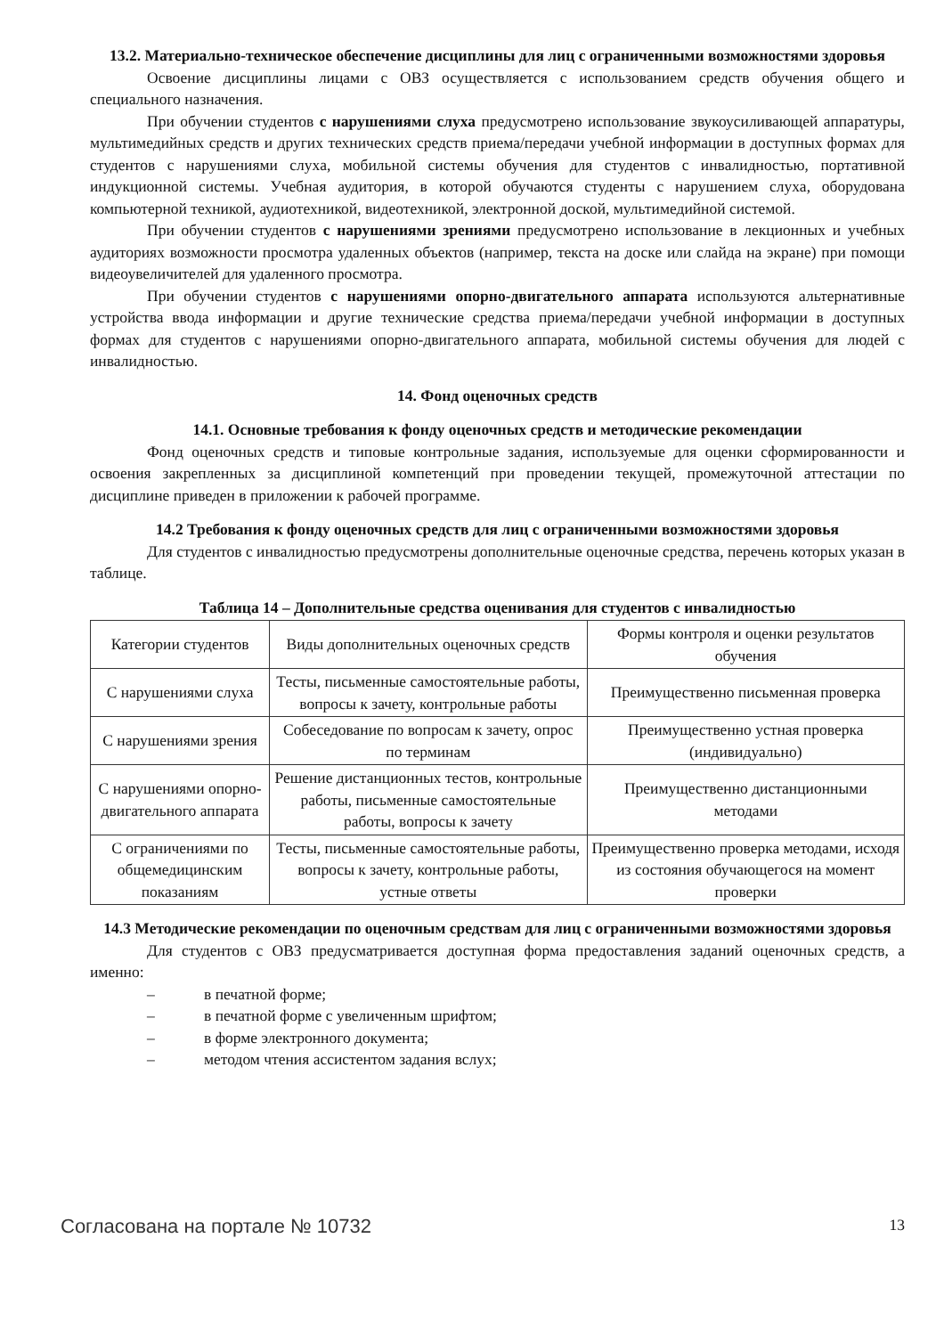13.2. Материально-техническое обеспечение дисциплины для лиц с ограниченными возможностями здоровья
Освоение дисциплины лицами с ОВЗ осуществляется с использованием средств обучения общего и специального назначения.
При обучении студентов с нарушениями слуха предусмотрено использование звукоусиливающей аппаратуры, мультимедийных средств и других технических средств приема/передачи учебной информации в доступных формах для студентов с нарушениями слуха, мобильной системы обучения для студентов с инвалидностью, портативной индукционной системы. Учебная аудитория, в которой обучаются студенты с нарушением слуха, оборудована компьютерной техникой, аудиотехникой, видеотехникой, электронной доской, мультимедийной системой.
При обучении студентов с нарушениями зрениями предусмотрено использование в лекционных и учебных аудиториях возможности просмотра удаленных объектов (например, текста на доске или слайда на экране) при помощи видеоувеличителей для удаленного просмотра.
При обучении студентов с нарушениями опорно-двигательного аппарата используются альтернативные устройства ввода информации и другие технические средства приема/передачи учебной информации в доступных формах для студентов с нарушениями опорно-двигательного аппарата, мобильной системы обучения для людей с инвалидностью.
14. Фонд оценочных средств
14.1. Основные требования к фонду оценочных средств и методические рекомендации
Фонд оценочных средств и типовые контрольные задания, используемые для оценки сформированности и освоения закрепленных за дисциплиной компетенций при проведении текущей, промежуточной аттестации по дисциплине приведен в приложении к рабочей программе.
14.2 Требования к фонду оценочных средств для лиц с ограниченными возможностями здоровья
Для студентов с инвалидностью предусмотрены дополнительные оценочные средства, перечень которых указан в таблице.
Таблица 14 – Дополнительные средства оценивания для студентов с инвалидностью
| Категории студентов | Виды дополнительных оценочных средств | Формы контроля и оценки результатов обучения |
| С нарушениями слуха | Тесты, письменные самостоятельные работы, вопросы к зачету, контрольные работы | Преимущественно письменная проверка |
| С нарушениями зрения | Собеседование по вопросам к зачету, опрос по терминам | Преимущественно устная проверка (индивидуально) |
| С нарушениями опорно-двигательного аппарата | Решение дистанционных тестов, контрольные работы, письменные самостоятельные работы, вопросы к зачету | Преимущественно дистанционными методами |
| С ограничениями по общемедицинским показаниям | Тесты, письменные самостоятельные работы, вопросы к зачету, контрольные работы, устные ответы | Преимущественно проверка методами, исходя из состояния обучающегося на момент проверки |
14.3 Методические рекомендации по оценочным средствам для лиц с ограниченными возможностями здоровья
Для студентов с ОВЗ предусматривается доступная форма предоставления заданий оценочных средств, а именно:
– в печатной форме;
– в печатной форме с увеличенным шрифтом;
– в форме электронного документа;
– методом чтения ассистентом задания вслух;
Согласована на портале № 10732 13